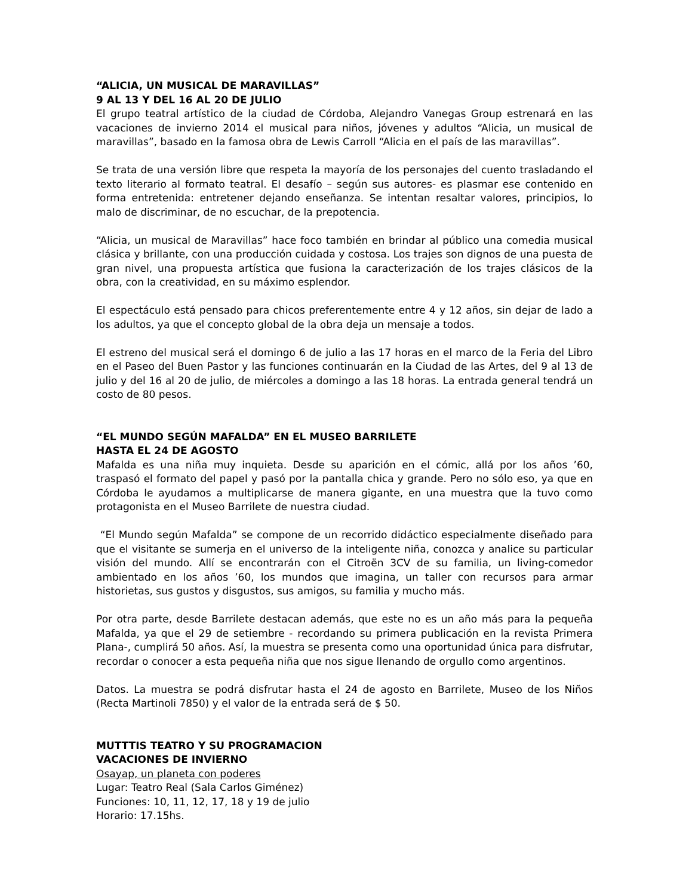“ALICIA, UN MUSICAL DE MARAVILLAS”
9 AL 13 Y DEL 16 AL 20 DE JULIO
El grupo teatral artístico de la ciudad de Córdoba, Alejandro Vanegas Group estrenará en las vacaciones de invierno 2014 el musical para niños, jóvenes y adultos “Alicia, un musical de maravillas”, basado en la famosa obra de Lewis Carroll “Alicia en el país de las maravillas”.
Se trata de una versión libre que respeta la mayoría de los personajes del cuento trasladando el texto literario al formato teatral. El desafío – según sus autores- es plasmar ese contenido en forma entretenida: entretener dejando enseñanza. Se intentan resaltar valores, principios, lo malo de discriminar, de no escuchar, de la prepotencia.
“Alicia, un musical de Maravillas” hace foco también en brindar al público una comedia musical clásica y brillante, con una producción cuidada y costosa. Los trajes son dignos de una puesta de gran nivel, una propuesta artística que fusiona la caracterización de los trajes clásicos de la obra, con la creatividad, en su máximo esplendor.
El espectáculo está pensado para chicos preferentemente entre 4 y 12 años, sin dejar de lado a los adultos, ya que el concepto global de la obra deja un mensaje a todos.
El estreno del musical será el domingo 6 de julio a las 17 horas en el marco de la Feria del Libro en el Paseo del Buen Pastor y las funciones continuarán en la Ciudad de las Artes, del 9 al 13 de julio y del 16 al 20 de julio, de miércoles a domingo a las 18 horas. La entrada general tendrá un costo de 80 pesos.
“EL MUNDO SEGÚN MAFALDA” EN EL MUSEO BARRILETE
HASTA EL 24 DE AGOSTO
Mafalda es una niña muy inquieta. Desde su aparición en el cómic, allá por los años ’60, traspasó el formato del papel y pasó por la pantalla chica y grande. Pero no sólo eso, ya que en Córdoba le ayudamos a multiplicarse de manera gigante, en una muestra que la tuvo como protagonista en el Museo Barrilete de nuestra ciudad.
“El Mundo según Mafalda” se compone de un recorrido didáctico especialmente diseñado para que el visitante se sumerja en el universo de la inteligente niña, conozca y analice su particular visión del mundo. Allí se encontrarán con el Citroën 3CV de su familia, un living-comedor ambientado en los años ’60, los mundos que imagina, un taller con recursos para armar historietas, sus gustos y disgustos, sus amigos, su familia y mucho más.
Por otra parte, desde Barrilete destacan además, que este no es un año más para la pequeña Mafalda, ya que el 29 de setiembre - recordando su primera publicación en la revista Primera Plana-, cumplirá 50 años. Así, la muestra se presenta como una oportunidad única para disfrutar, recordar o conocer a esta pequeña niña que nos sigue llenando de orgullo como argentinos.
Datos. La muestra se podrá disfrutar hasta el 24 de agosto en Barrilete, Museo de los Niños (Recta Martinoli 7850) y el valor de la entrada será de $ 50.
MUTTTIS TEATRO Y SU PROGRAMACION
VACACIONES DE INVIERNO
Osayap, un planeta con poderes
Lugar: Teatro Real (Sala Carlos Giménez)
Funciones: 10, 11, 12, 17, 18 y 19 de julio
Horario: 17.15hs.